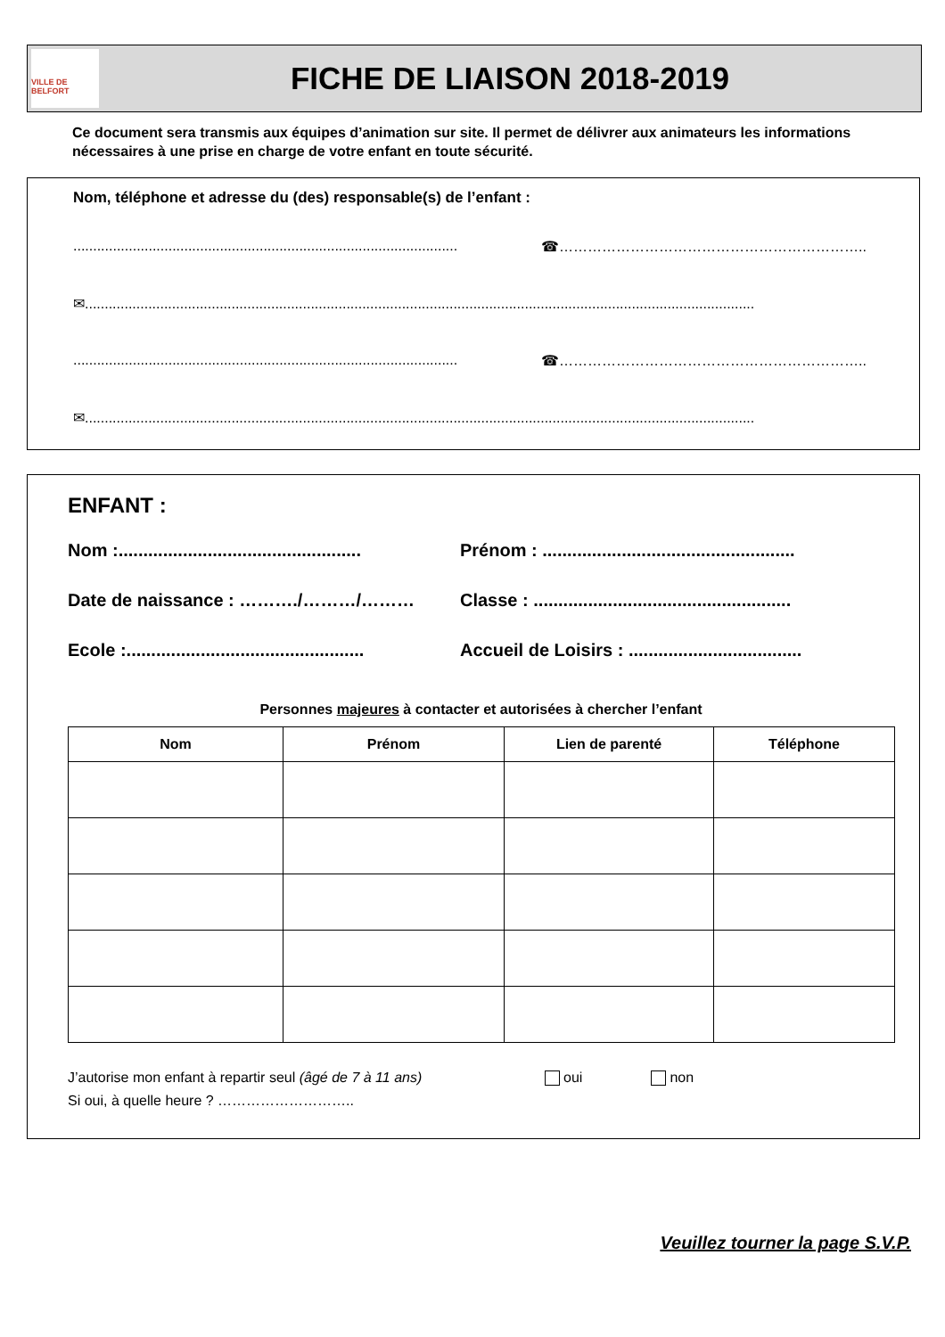VILLE DE BELFORT
FICHE DE LIAISON 2018-2019
Ce document sera transmis aux équipes d’animation sur site. Il permet de délivrer aux animateurs les informations nécessaires à une prise en charge de votre enfant en toute sécurité.
Nom, téléphone et adresse du (des) responsable(s) de l’enfant :
................................................................................................. ☎………………………………………………………..
✉.........................................................................................................................................................................
................................................................................................. ☎………………………………………………………..
✉.........................................................................................................................................................................
ENFANT :
Nom :................................................. Prénom : ...................................................
Date de naissance : ………./………/……… Classe : ....................................................
Ecole :................................................ Accueil de Loisirs : ...................................
Personnes majeures à contacter et autorisées à chercher l’enfant
| Nom | Prénom | Lien de parenté | Téléphone |
| --- | --- | --- | --- |
J’autorise mon enfant à repartir seul (âgé de 7 à 11 ans) oui non
Si oui, à quelle heure ? ………………………..
Veuillez tourner la page S.V.P.